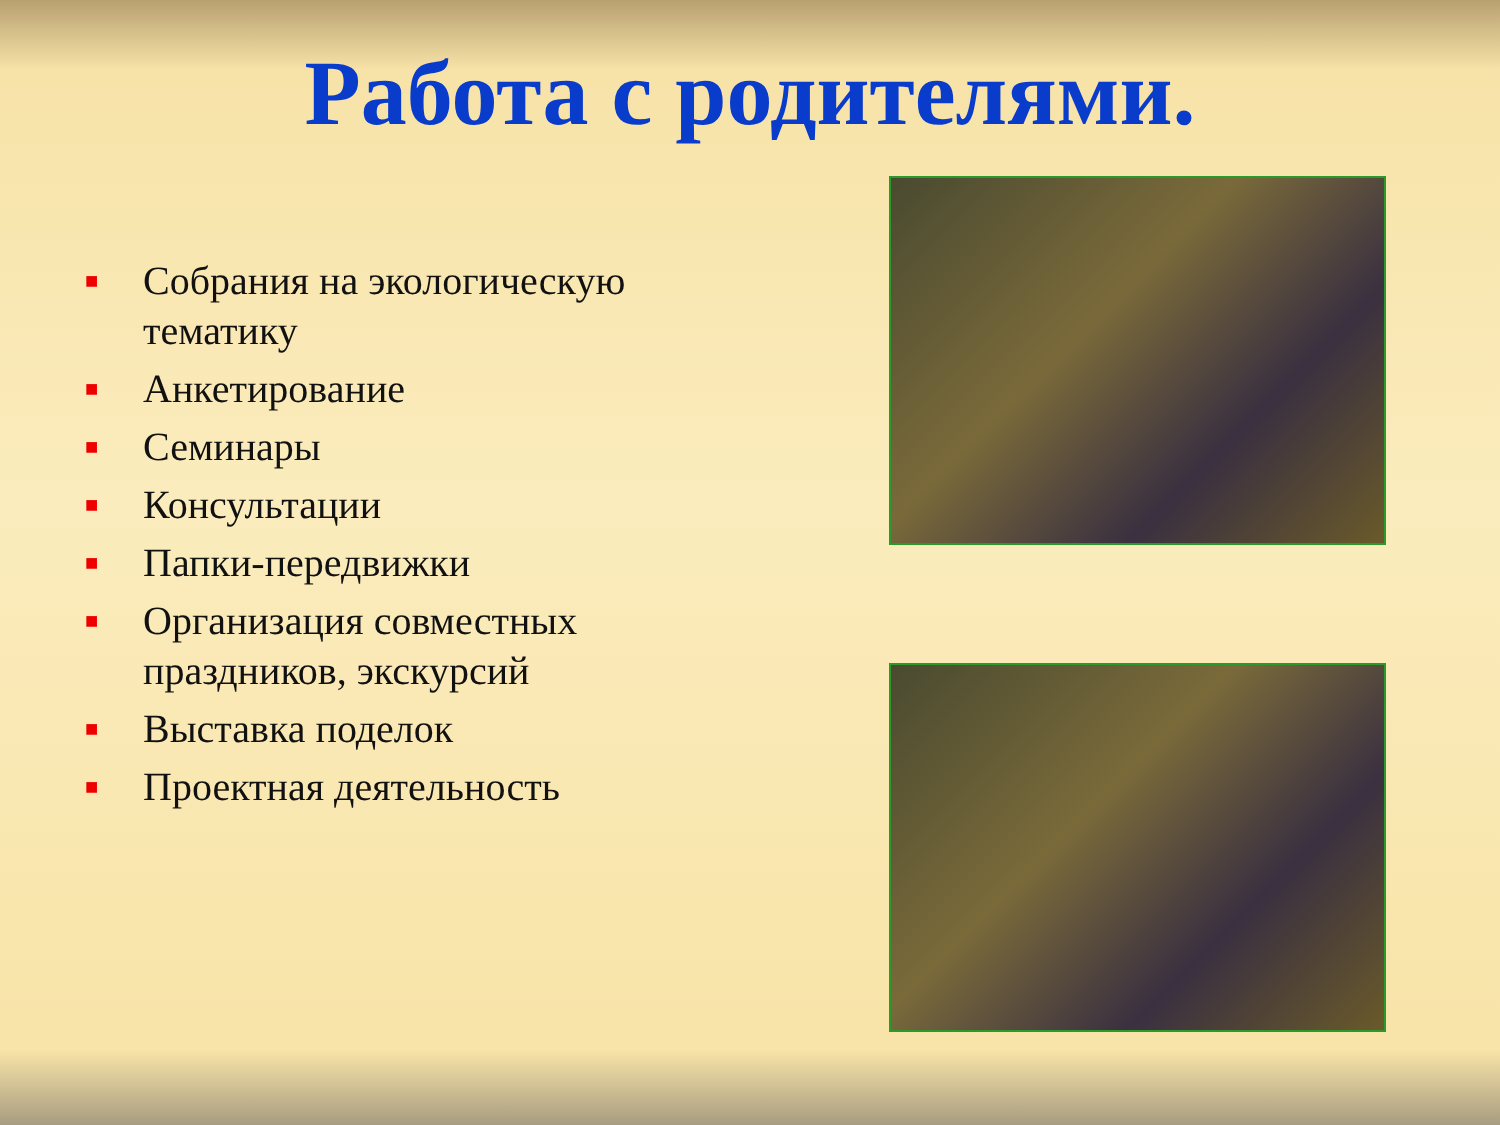Работа с родителями.
■ Собрания на экологическую тематику
■ Анкетирование
■ Семинары
■ Консультации
■ Папки-передвижки
■ Организация совместных праздников, экскурсий
■ Выставка поделок
■ Проектная деятельность